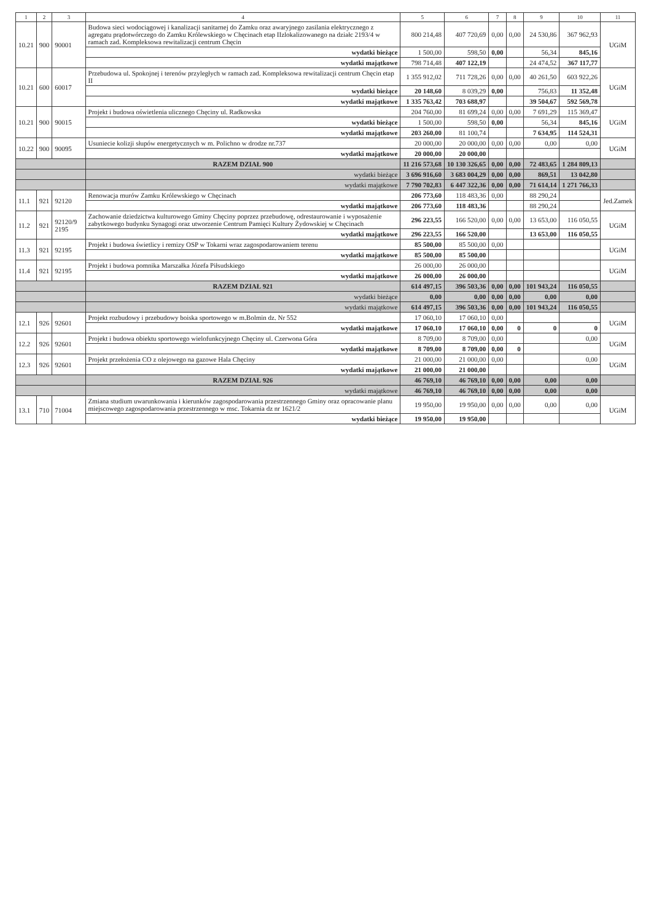| 1 | 2 | 3 | 4 | 5 | 6 | 7 | 8 | 9 | 10 | 11 |
| --- | --- | --- | --- | --- | --- | --- | --- | --- | --- | --- |
| 10.21 | 900 | 90001 | Budowa sieci wodociągowej i kanalizacji sanitarnej do Zamku oraz awaryjnego zasilania elektrycznego z agregatu prądotwórczego do Zamku Królewskiego w Chęcinach etap IIzlokalizowanego na działc 2193/4 w ramach zad. Kompleksowa rewitalizacji centrum Chęcin | 800 214,48 | 407 720,69 | 0,00 | 0,00 | 24 530,86 | 367 962,93 | UGiM |
| | | | wydatki bieżące | 1 500,00 | 598,50 | 0,00 | | 56,34 | 845,16 | |
| | | | wydatki majątkowe | 798 714,48 | 407 122,19 | | | 24 474,52 | 367 117,77 | |
| 10.21 | 600 | 60017 | Przebudowa ul. Spokojnej i terenów przyległych w ramach zad. Kompleksowa rewitalizacji centrum Chęcin etap II | 1 355 912,02 | 711 728,26 | 0,00 | 0,00 | 40 261,50 | 603 922,26 | UGiM |
| | | | wydatki bieżące | 20 148,60 | 8 039,29 | 0,00 | | 756,83 | 11 352,48 | |
| | | | wydatki majątkowe | 1 335 763,42 | 703 688,97 | | | 39 504,67 | 592 569,78 | |
| 10.21 | 900 | 90015 | Projekt i budowa oświetlenia ulicznego Chęciny ul. Radkowska | 204 760,00 | 81 699,24 | 0,00 | 0,00 | 7 691,29 | 115 369,47 | UGiM |
| | | | wydatki bieżące | 1 500,00 | 598,50 | 0,00 | | 56,34 | 845,16 | |
| | | | wydatki majątkowe | 203 260,00 | 81 100,74 | | | 7 634,95 | 114 524,31 | |
| 10.22 | 900 | 90095 | Usuniecie kolizji słupów energetycznych w m. Polichno w drodze nr.737 | 20 000,00 | 20 000,00 | 0,00 | 0,00 | 0,00 | 0,00 | UGiM |
| | | | wydatki majątkowe | 20 000,00 | 20 000,00 | | | | | |
| | | | RAZEM DZIAŁ 900 | 11 216 573,68 | 10 130 326,65 | 0,00 | 0,00 | 72 483,65 | 1 284 809,13 | |
| | | | wydatki bieżące | 3 696 916,60 | 3 683 004,29 | 0,00 | 0,00 | 869,51 | 13 042,80 | |
| | | | wydatki majątkowe | 7 790 702,83 | 6 447 322,36 | 0,00 | 0,00 | 71 614,14 | 1 271 766,33 | |
| 11.1 | 921 | 92120 | Renowacja murów Zamku Królewskiego w Chęcinach | 206 773,60 | 118 483,36 | 0,00 | | 88 290,24 | | Jed.Zamek |
| | | | wydatki majątkowe | 206 773,60 | 118 483,36 | | | 88 290,24 | | |
| 11.2 | 921 | 92120/9 2195 | Zachowanie dziedzictwa kulturowego Gminy Chęciny poprzez przebudowę, odrestaurowanie i wyposażenie zabytkowego budynku Synagogi oraz utworzenie Centrum Pamięci Kultury Żydowskiej w Chęcinach | 296 223,55 | 166 520,00 | 0,00 | 0,00 | 13 653,00 | 116 050,55 | UGiM |
| | | | wydatki majątkowe | 296 223,55 | 166 520,00 | | | 13 653,00 | 116 050,55 | |
| 11.3 | 921 | 92195 | Projekt i budowa świetlicy i remizy OSP w Tokarni wraz zagospodarowaniem terenu | 85 500,00 | 85 500,00 | 0,00 | | | | UGiM |
| | | | wydatki majątkowe | 85 500,00 | 85 500,00 | | | | | |
| 11.4 | 921 | 92195 | Projekt i budowa pomnika Marszałka Józefa Piłsudskiego | 26 000,00 | 26 000,00 | | | | | UGiM |
| | | | wydatki majątkowe | 26 000,00 | 26 000,00 | | | | | |
| | | | RAZEM DZIAŁ 921 | 614 497,15 | 396 503,36 | 0,00 | 0,00 | 101 943,24 | 116 050,55 | |
| | | | wydatki bieżące | 0,00 | 0,00 | 0,00 | 0,00 | 0,00 | 0,00 | |
| | | | wydatki majątkowe | 614 497,15 | 396 503,36 | 0,00 | 0,00 | 101 943,24 | 116 050,55 | |
| 12.1 | 926 | 92601 | Projekt rozbudowy i przebudowy boiska sportowego w m.Bolmin dz. Nr 552 | 17 060,10 | 17 060,10 | 0,00 | | | | UGiM |
| | | | wydatki majątkowe | 17 060,10 | 17 060,10 | 0,00 | 0 | 0 | 0 | |
| 12.2 | 926 | 92601 | Projekt i budowa obiektu sportowego wielofunkcyjnego Chęciny ul. Czerwona Góra | 8 709,00 | 8 709,00 | 0,00 | | | 0,00 | UGiM |
| | | | wydatki majątkowe | 8 709,00 | 8 709,00 | 0,00 | 0 | | | |
| 12.3 | 926 | 92601 | Projekt przełożenia CO z olejowego na gazowe Hala Chęciny | 21 000,00 | 21 000,00 | 0,00 | | | 0,00 | UGiM |
| | | | wydatki majątkowe | 21 000,00 | 21 000,00 | | | | | |
| | | | RAZEM DZIAŁ 926 | 46 769,10 | 46 769,10 | 0,00 | 0,00 | 0,00 | 0,00 | |
| | | | wydatki majątkowe | 46 769,10 | 46 769,10 | 0,00 | 0,00 | 0,00 | 0,00 | |
| 13.1 | 710 | 71004 | Zmiana studium uwarunkowania i kierunków zagospodarowania przestrzennego Gminy oraz opracowanie planu miejscowego zagospodarowania przestrzennego w msc. Tokarnia dz nr 1621/2 | 19 950,00 | 19 950,00 | 0,00 | 0,00 | 0,00 | 0,00 | UGiM |
| | | | wydatki bieżące | 19 950,00 | 19 950,00 | | | | | |